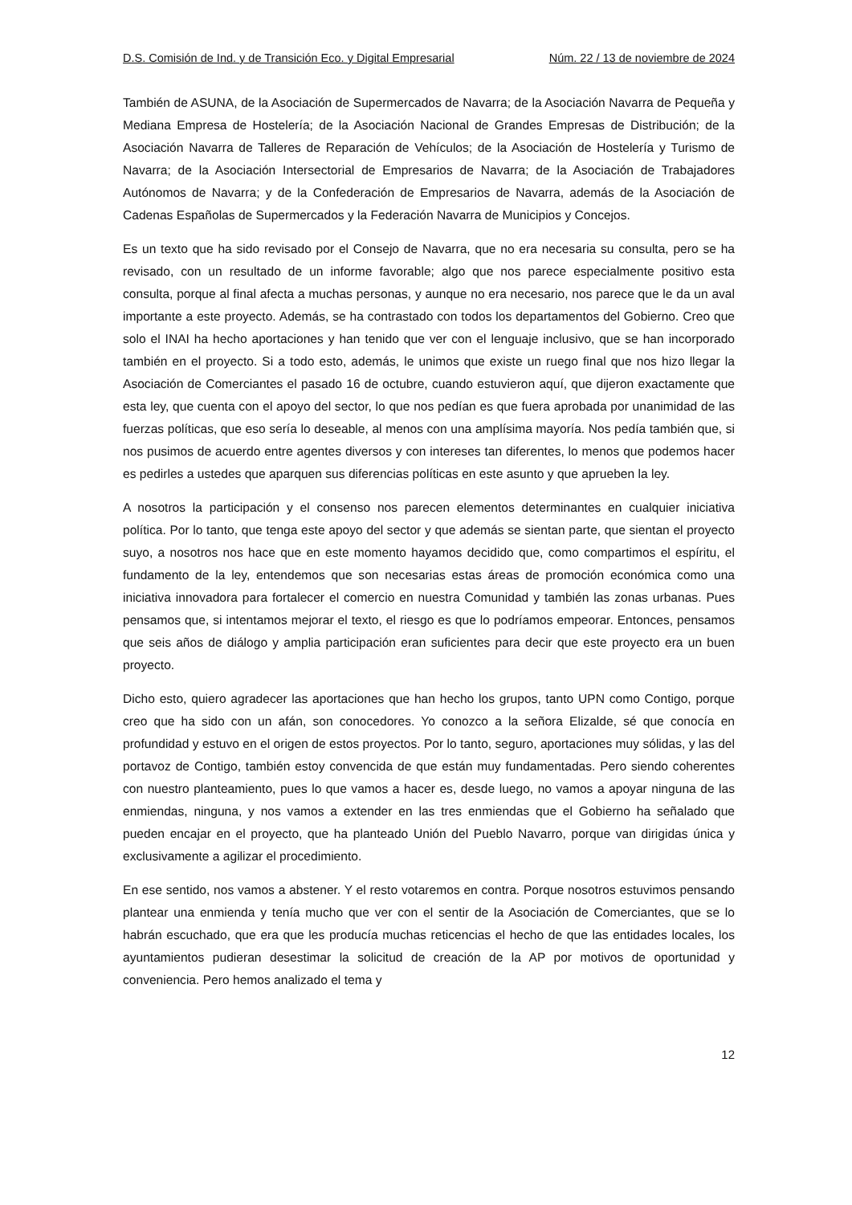D.S. Comisión de Ind. y de Transición Eco. y Digital Empresarial Núm. 22 / 13 de noviembre de 2024
También de ASUNA, de la Asociación de Supermercados de Navarra; de la Asociación Navarra de Pequeña y Mediana Empresa de Hostelería; de la Asociación Nacional de Grandes Empresas de Distribución; de la Asociación Navarra de Talleres de Reparación de Vehículos; de la Asociación de Hostelería y Turismo de Navarra; de la Asociación Intersectorial de Empresarios de Navarra; de la Asociación de Trabajadores Autónomos de Navarra; y de la Confederación de Empresarios de Navarra, además de la Asociación de Cadenas Españolas de Supermercados y la Federación Navarra de Municipios y Concejos.
Es un texto que ha sido revisado por el Consejo de Navarra, que no era necesaria su consulta, pero se ha revisado, con un resultado de un informe favorable; algo que nos parece especialmente positivo esta consulta, porque al final afecta a muchas personas, y aunque no era necesario, nos parece que le da un aval importante a este proyecto. Además, se ha contrastado con todos los departamentos del Gobierno. Creo que solo el INAI ha hecho aportaciones y han tenido que ver con el lenguaje inclusivo, que se han incorporado también en el proyecto. Si a todo esto, además, le unimos que existe un ruego final que nos hizo llegar la Asociación de Comerciantes el pasado 16 de octubre, cuando estuvieron aquí, que dijeron exactamente que esta ley, que cuenta con el apoyo del sector, lo que nos pedían es que fuera aprobada por unanimidad de las fuerzas políticas, que eso sería lo deseable, al menos con una amplísima mayoría. Nos pedía también que, si nos pusimos de acuerdo entre agentes diversos y con intereses tan diferentes, lo menos que podemos hacer es pedirles a ustedes que aparquen sus diferencias políticas en este asunto y que aprueben la ley.
A nosotros la participación y el consenso nos parecen elementos determinantes en cualquier iniciativa política. Por lo tanto, que tenga este apoyo del sector y que además se sientan parte, que sientan el proyecto suyo, a nosotros nos hace que en este momento hayamos decidido que, como compartimos el espíritu, el fundamento de la ley, entendemos que son necesarias estas áreas de promoción económica como una iniciativa innovadora para fortalecer el comercio en nuestra Comunidad y también las zonas urbanas. Pues pensamos que, si intentamos mejorar el texto, el riesgo es que lo podríamos empeorar. Entonces, pensamos que seis años de diálogo y amplia participación eran suficientes para decir que este proyecto era un buen proyecto.
Dicho esto, quiero agradecer las aportaciones que han hecho los grupos, tanto UPN como Contigo, porque creo que ha sido con un afán, son conocedores. Yo conozco a la señora Elizalde, sé que conocía en profundidad y estuvo en el origen de estos proyectos. Por lo tanto, seguro, aportaciones muy sólidas, y las del portavoz de Contigo, también estoy convencida de que están muy fundamentadas. Pero siendo coherentes con nuestro planteamiento, pues lo que vamos a hacer es, desde luego, no vamos a apoyar ninguna de las enmiendas, ninguna, y nos vamos a extender en las tres enmiendas que el Gobierno ha señalado que pueden encajar en el proyecto, que ha planteado Unión del Pueblo Navarro, porque van dirigidas única y exclusivamente a agilizar el procedimiento.
En ese sentido, nos vamos a abstener. Y el resto votaremos en contra. Porque nosotros estuvimos pensando plantear una enmienda y tenía mucho que ver con el sentir de la Asociación de Comerciantes, que se lo habrán escuchado, que era que les producía muchas reticencias el hecho de que las entidades locales, los ayuntamientos pudieran desestimar la solicitud de creación de la AP por motivos de oportunidad y conveniencia. Pero hemos analizado el tema y
12